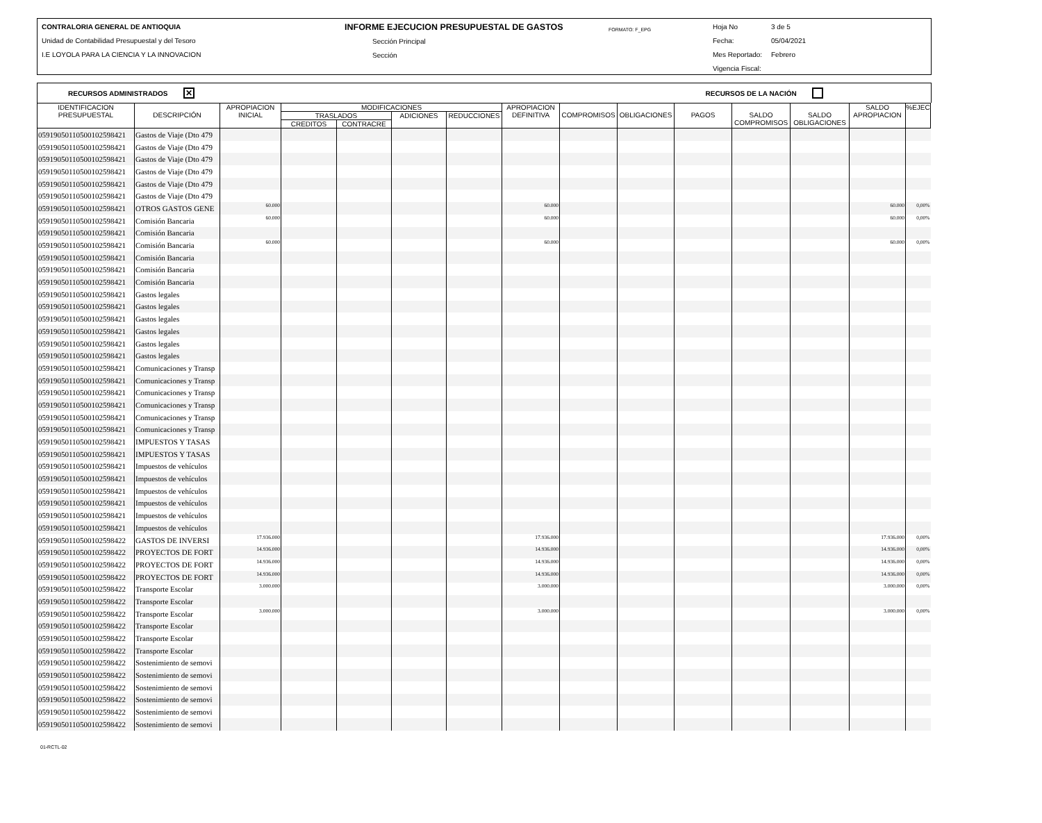CONTRALORIA GENERAL DE ANTIOQUIA
Unidad de Contabilidad Presupuestal y del Tesoro
I.E LOYOLA PARA LA CIENCIA Y LA INNOVACION
INFORME EJECUCION PRESUPUESTAL DE GASTOS
Sección Principal
Sección
FORMATO: F_EPG
Hoja No 3 de 5
Fecha: 05/04/2021
Mes Reportado: Febrero
Vigencia Fiscal:
RECURSOS ADMINISTRADOS ✕ RECURSOS DE LA NACIÓN
| IDENTIFICACION PRESUPUESTAL | DESCRIPCIÓN | APROPIACION INICIAL | MODIFICACIONES | | | | APROPIACION DEFINITIVA | COMPROMISOS | OBLIGACIONES | PAGOS | SALDO COMPROMISOS | SALDO OBLIGACIONES | SALDO APROPIACION | %EJEC |
| --- | --- | --- | --- | --- | --- | --- | --- | --- | --- | --- | --- | --- | --- | --- |
| | | | TRASLADOS | | ADICIONES | REDUCCIONES | | | | | | | | |
| | | | CREDITOS | CONTRACRE | | | | | | | | | | |
| 0591905011050010259842​1 | Gastos de Viaje (Dto 479 | | | | | | | | | | | | | |
| 05919050110500102598421 | Gastos de Viaje (Dto 479 | | | | | | | | | | | | | |
| 05919050110500102598421 | Gastos de Viaje (Dto 479 | | | | | | | | | | | | | |
| 05919050110500102598421 | Gastos de Viaje (Dto 479 | | | | | | | | | | | | | |
| 05919050110500102598421 | Gastos de Viaje (Dto 479 | | | | | | | | | | | | | |
| 05919050110500102598421 | Gastos de Viaje (Dto 479 | | | | | | | | | | | | | |
| 05919050110500102598421 | OTROS GASTOS GENE | 60.000 | | | | | 60.000 | | | | | | 60.000 | 0,00% |
| 05919050110500102598421 | Comisión Bancaria | 60.000 | | | | | 60.000 | | | | | | 60.000 | 0,00% |
| 05919050110500102598421 | Comisión Bancaria | | | | | | | | | | | | | |
| 05919050110500102598421 | Comisión Bancaria | 60.000 | | | | | 60.000 | | | | | | 60.000 | 0,00% |
| 05919050110500102598421 | Comisión Bancaria | | | | | | | | | | | | | |
| 05919050110500102598421 | Comisión Bancaria | | | | | | | | | | | | | |
| 05919050110500102598421 | Comisión Bancaria | | | | | | | | | | | | | |
| 05919050110500102598421 | Gastos legales | | | | | | | | | | | | | |
| 05919050110500102598421 | Gastos legales | | | | | | | | | | | | | |
| 05919050110500102598421 | Gastos legales | | | | | | | | | | | | | |
| 05919050110500102598421 | Gastos legales | | | | | | | | | | | | | |
| 05919050110500102598421 | Gastos legales | | | | | | | | | | | | | |
| 05919050110500102598421 | Gastos legales | | | | | | | | | | | | | |
| 05919050110500102598421 | Comunicaciones y Transp | | | | | | | | | | | | | |
| 05919050110500102598421 | Comunicaciones y Transp | | | | | | | | | | | | | |
| 05919050110500102598421 | Comunicaciones y Transp | | | | | | | | | | | | | |
| 05919050110500102598421 | Comunicaciones y Transp | | | | | | | | | | | | | |
| 05919050110500102598421 | Comunicaciones y Transp | | | | | | | | | | | | | |
| 05919050110500102598421 | Comunicaciones y Transp | | | | | | | | | | | | | |
| 05919050110500102598421 | IMPUESTOS Y TASAS | | | | | | | | | | | | | |
| 05919050110500102598421 | IMPUESTOS Y TASAS | | | | | | | | | | | | | |
| 05919050110500102598421 | Impuestos de vehículos | | | | | | | | | | | | | |
| 05919050110500102598421 | Impuestos de vehículos | | | | | | | | | | | | | |
| 05919050110500102598421 | Impuestos de vehículos | | | | | | | | | | | | | |
| 05919050110500102598421 | Impuestos de vehículos | | | | | | | | | | | | | |
| 05919050110500102598421 | Impuestos de vehículos | | | | | | | | | | | | | |
| 05919050110500102598421 | Impuestos de vehículos | | | | | | | | | | | | | |
| 05919050110500102598422 | GASTOS DE INVERSI | 17.936.000 | | | | | 17.936.000 | | | | | | 17.936.000 | 0,00% |
| 05919050110500102598422 | PROYECTOS DE FORT | 14.936.000 | | | | | 14.936.000 | | | | | | 14.936.000 | 0,00% |
| 05919050110500102598422 | PROYECTOS DE FORT | 14.936.000 | | | | | 14.936.000 | | | | | | 14.936.000 | 0,00% |
| 05919050110500102598422 | PROYECTOS DE FORT | 14.936.000 | | | | | 14.936.000 | | | | | | 14.936.000 | 0,00% |
| 05919050110500102598422 | Transporte Escolar | 3.000.000 | | | | | 3.000.000 | | | | | | 3.000.000 | 0,00% |
| 05919050110500102598422 | Transporte Escolar | | | | | | | | | | | | | |
| 05919050110500102598422 | Transporte Escolar | 3.000.000 | | | | | 3.000.000 | | | | | | 3.000.000 | 0,00% |
| 05919050110500102598422 | Transporte Escolar | | | | | | | | | | | | | |
| 05919050110500102598422 | Transporte Escolar | | | | | | | | | | | | | |
| 05919050110500102598422 | Transporte Escolar | | | | | | | | | | | | | |
| 05919050110500102598422 | Sostenimiento de semovi | | | | | | | | | | | | | |
| 05919050110500102598422 | Sostenimiento de semovi | | | | | | | | | | | | | |
| 05919050110500102598422 | Sostenimiento de semovi | | | | | | | | | | | | | |
| 05919050110500102598422 | Sostenimiento de semovi | | | | | | | | | | | | | |
| 05919050110500102598422 | Sostenimiento de semovi | | | | | | | | | | | | | |
| 05919050110500102598422 | Sostenimiento de semovi | | | | | | | | | | | | | |
01-RCTL-02